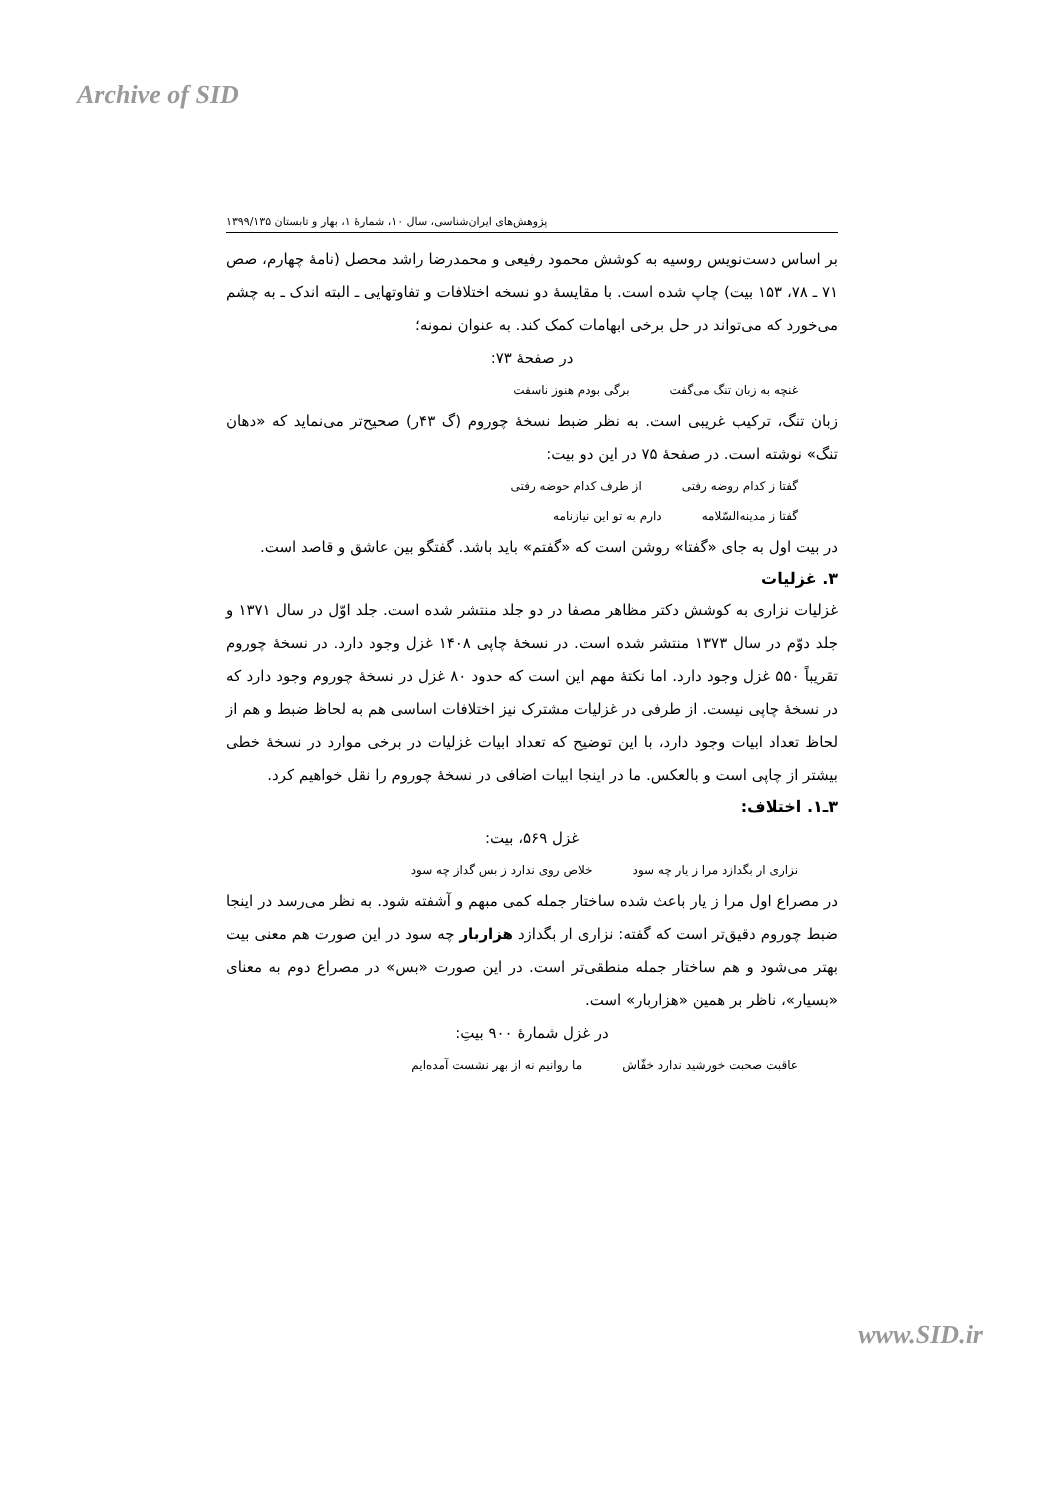Archive of SID
پژوهش‌های ایران‌شناسی، سال ۱۰، شمارهٔ ۱، بهار و تابستان ۱۳۹۹/۱۳۵
بر اساس دست‌نویس روسیه به کوشش محمود رفیعی و محمدرضا راشد محصل (نامهٔ چهارم، صص ۷۱ ـ ۷۸، ۱۵۳ بیت) چاپ شده است. با مقایسهٔ دو نسخه اختلافات و تفاوتهایی ـ البته اندک ـ به چشم می‌خورد که می‌تواند در حل برخی ابهامات کمک کند. به عنوان نمونه؛
در صفحهٔ ۷۳:
غنچه به زبان تنگ می‌گفت برگی بودم هنوز ناسفت
زبان تنگ، ترکیب غریبی است. به نظر ضبط نسخهٔ چوروم (گ ۴۳ر) صحیح‌تر می‌نماید که «دهان تنگ» نوشته است. در صفحهٔ ۷۵ در این دو بیت:
گفتا ز کدام روضه رفتی از طرف کدام حوضه رفتی
گفتا ز مدینه‌السّلامه دارم به تو این نیازنامه
در بیت اول به جای «گفتا» روشن است که «گفتم» باید باشد. گفتگو بین عاشق و قاصد است.
۳. غزلیات
غزلیات نزاری به کوشش دکتر مظاهر مصفا در دو جلد منتشر شده است. جلد اوّل در سال ۱۳۷۱ و جلد دوّم در سال ۱۳۷۳ منتشر شده است. در نسخهٔ چاپی ۱۴۰۸ غزل وجود دارد. در نسخهٔ چوروم تقریباً ۵۵۰ غزل وجود دارد. اما نکتهٔ مهم این است که حدود ۸۰ غزل در نسخهٔ چوروم وجود دارد که در نسخهٔ چاپی نیست. از طرفی در غزلیات مشترک نیز اختلافات اساسی هم به لحاظ ضبط و هم از لحاظ تعداد ابیات وجود دارد، با این توضیح که تعداد ابیات غزلیات در برخی موارد در نسخهٔ خطی بیشتر از چاپی است و بالعکس. ما در اینجا ابیات اضافی در نسخهٔ چوروم را نقل خواهیم کرد.
۳ـ۱. اختلاف:
غزل ۵۶۹، بیت:
نزاری ار بگدازد مرا ز یار چه سود خلاص روی ندارد ز بس گداز چه سود
در مصراع اول مرا ز یار باعث شده ساختار جمله کمی مبهم و آشفته شود. به نظر می‌رسد در اینجا ضبط چوروم دقیق‌تر است که گفته: نزاری ار بگدازد هزاربار چه سود در این صورت هم معنی بیت بهتر می‌شود و هم ساختار جمله منطقی‌تر است. در این صورت «بس» در مصراع دوم به معنای «بسیار»، ناظر بر همین «هزاربار» است.
در غزل شمارهٔ ۹۰۰ بیتِ:
عاقبت صحبت خورشید ندارد خفّاش ما روانیم نه از بهر نشست آمده‌ایم
www.SID.ir